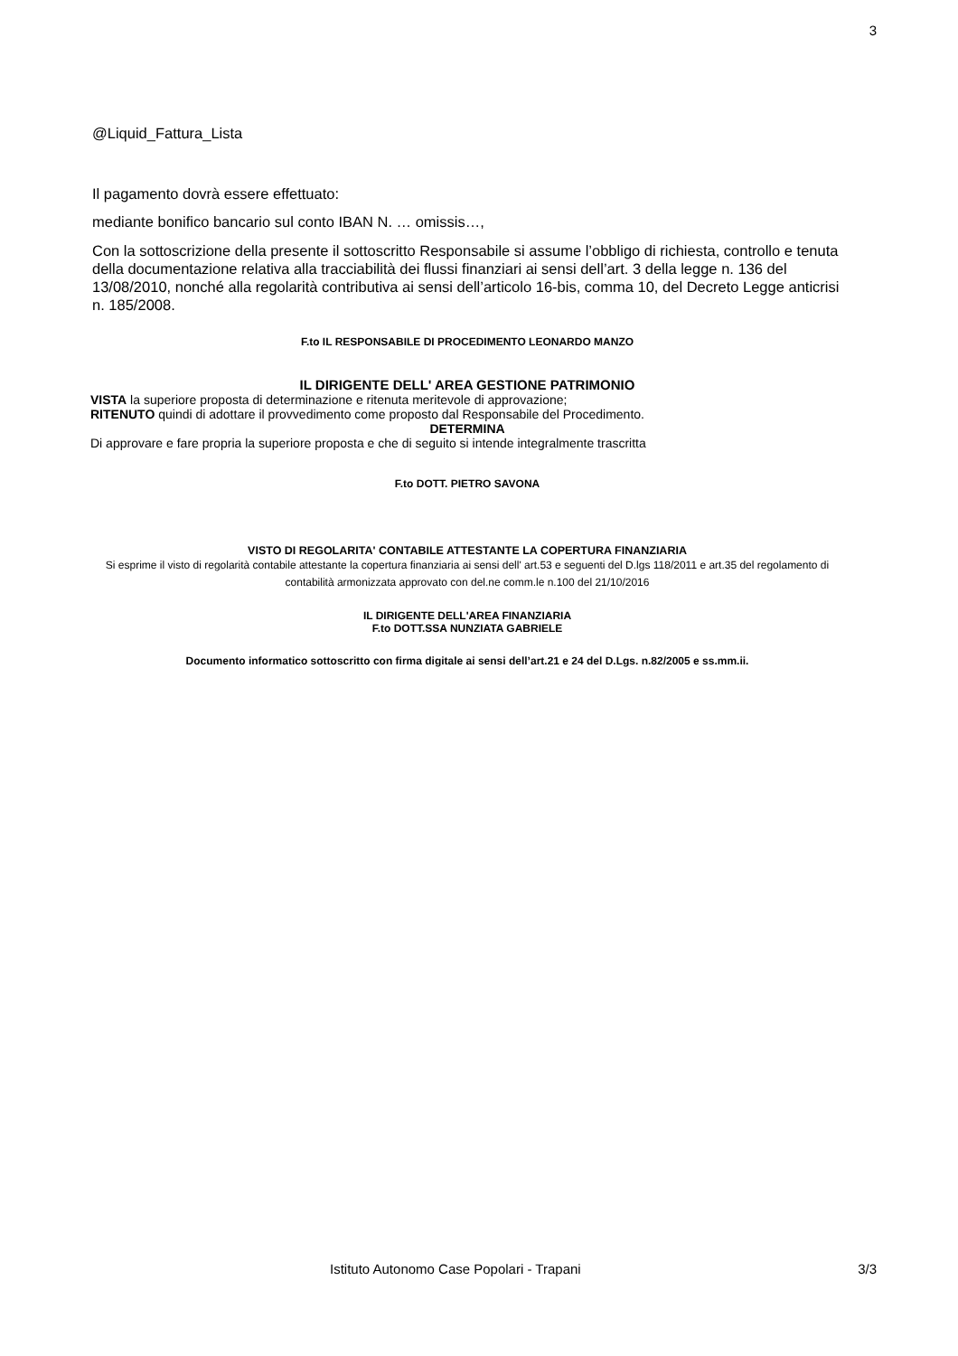3
@Liquid_Fattura_Lista
Il pagamento dovrà essere effettuato:
mediante bonifico bancario sul conto IBAN N. … omissis…,
Con la sottoscrizione della presente il sottoscritto Responsabile si assume l’obbligo di richiesta, controllo e tenuta della documentazione relativa alla tracciabilità dei flussi finanziari ai sensi dell’art. 3 della legge n. 136 del 13/08/2010, nonché alla regolarità contributiva ai sensi dell’articolo 16-bis, comma 10, del Decreto Legge anticrisi n. 185/2008.
F.to IL RESPONSABILE DI PROCEDIMENTO LEONARDO MANZO
IL DIRIGENTE DELL' AREA GESTIONE PATRIMONIO
VISTA la superiore proposta di determinazione e ritenuta meritevole di approvazione;
RITENUTO quindi di adottare il provvedimento come proposto dal Responsabile del Procedimento.
DETERMINA
Di approvare e fare propria la superiore proposta e che di seguito si intende integralmente trascritta
F.to DOTT. PIETRO SAVONA
VISTO DI REGOLARITA' CONTABILE ATTESTANTE LA COPERTURA FINANZIARIA
Si esprime il visto di regolarità contabile attestante la copertura finanziaria ai sensi dell' art.53 e seguenti del D.lgs 118/2011 e art.35 del regolamento di contabilità armonizzata approvato con del.ne comm.le n.100 del 21/10/2016
IL DIRIGENTE DELL'AREA FINANZIARIA
F.to DOTT.SSA NUNZIATA GABRIELE
Documento informatico sottoscritto con firma digitale ai sensi dell’art.21 e 24 del D.Lgs. n.82/2005 e ss.mm.ii.
Istituto Autonomo Case Popolari - Trapani 3/3